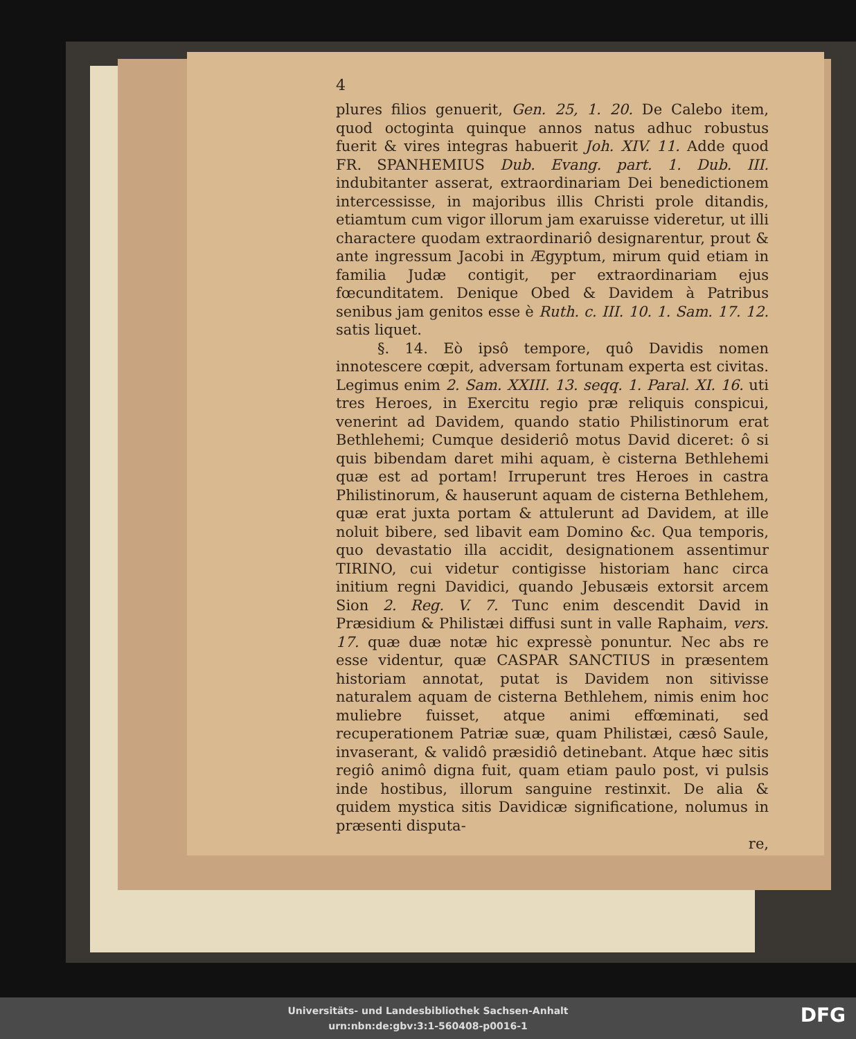4
plures filios genuerit, Gen. 25, 1. 20. De Calebo item, quod octoginta quinque annos natus adhuc robustus fuerit & vires integras habuerit Joh. XIV. 11. Adde quod FR. SPANHEMIUS Dub. Evang. part. 1. Dub. III. indubitanter asserat, extraordinariam Dei benedictionem intercessisse, in majoribus illis Christi prole ditandis, etiamtum cum vigor illorum jam exaruisse videretur, ut illi charactere quodam extraordinariô designarentur, prout & ante ingressum Jacobi in Ægyptum, mirum quid etiam in familia Judæ contigit, per extraordinariam ejus fœcunditatem. Denique Obed & Davidem à Patribus senibus jam genitos esse è Ruth. c. III. 10. 1. Sam. 17. 12. satis liquet.
§. 14. Eò ipsô tempore, quô Davidis nomen innotescere cœpit, adversam fortunam experta est civitas. Legimus enim 2. Sam. XXIII. 13. seqq. 1. Paral. XI. 16. uti tres Heroes, in Exercitu regio præ reliquis conspicui, venerint ad Davidem, quando statio Philistinorum erat Bethlehemi; Cumque desideriô motus David diceret: ô si quis bibendam daret mihi aquam, è cisterna Bethlehemi quæ est ad portam! Irruperunt tres Heroes in castra Philistinorum, & hauserunt aquam de cisterna Bethlehem, quæ erat juxta portam & attulerunt ad Davidem, at ille noluit bibere, sed libavit eam Domino &c. Qua temporis, quo devastatio illa accidit, designationem assentimur TIRINO, cui videtur contigisse historiam hanc circa initium regni Davidici, quando Jebusæis extorsit arcem Sion 2. Reg. V. 7. Tunc enim descendit David in Præsidium & Philistæi diffusi sunt in valle Raphaim, vers. 17. quæ duæ notæ hic expressè ponuntur. Nec abs re esse videntur, quæ CASPAR SANCTIUS in præsentem historiam annotat, putat is Davidem non sitivisse naturalem aquam de cisterna Bethlehem, nimis enim hoc muliebre fuisset, atque animi effœminati, sed recuperationem Patriæ suæ, quam Philistæi, cæsô Saule, invaserant, & validô præsidiô detinebant. Atque hæc sitis regiô animô digna fuit, quam etiam paulo post, vi pulsis inde hostibus, illorum sanguine restinxit. De alia & quidem mystica sitis Davidicæ significatione, nolumus in præsenti disputa-
re,
Universitäts- und Landesbibliothek Sachsen-Anhalt
urn:nbn:de:gbv:3:1-560408-p0016-1
DFG